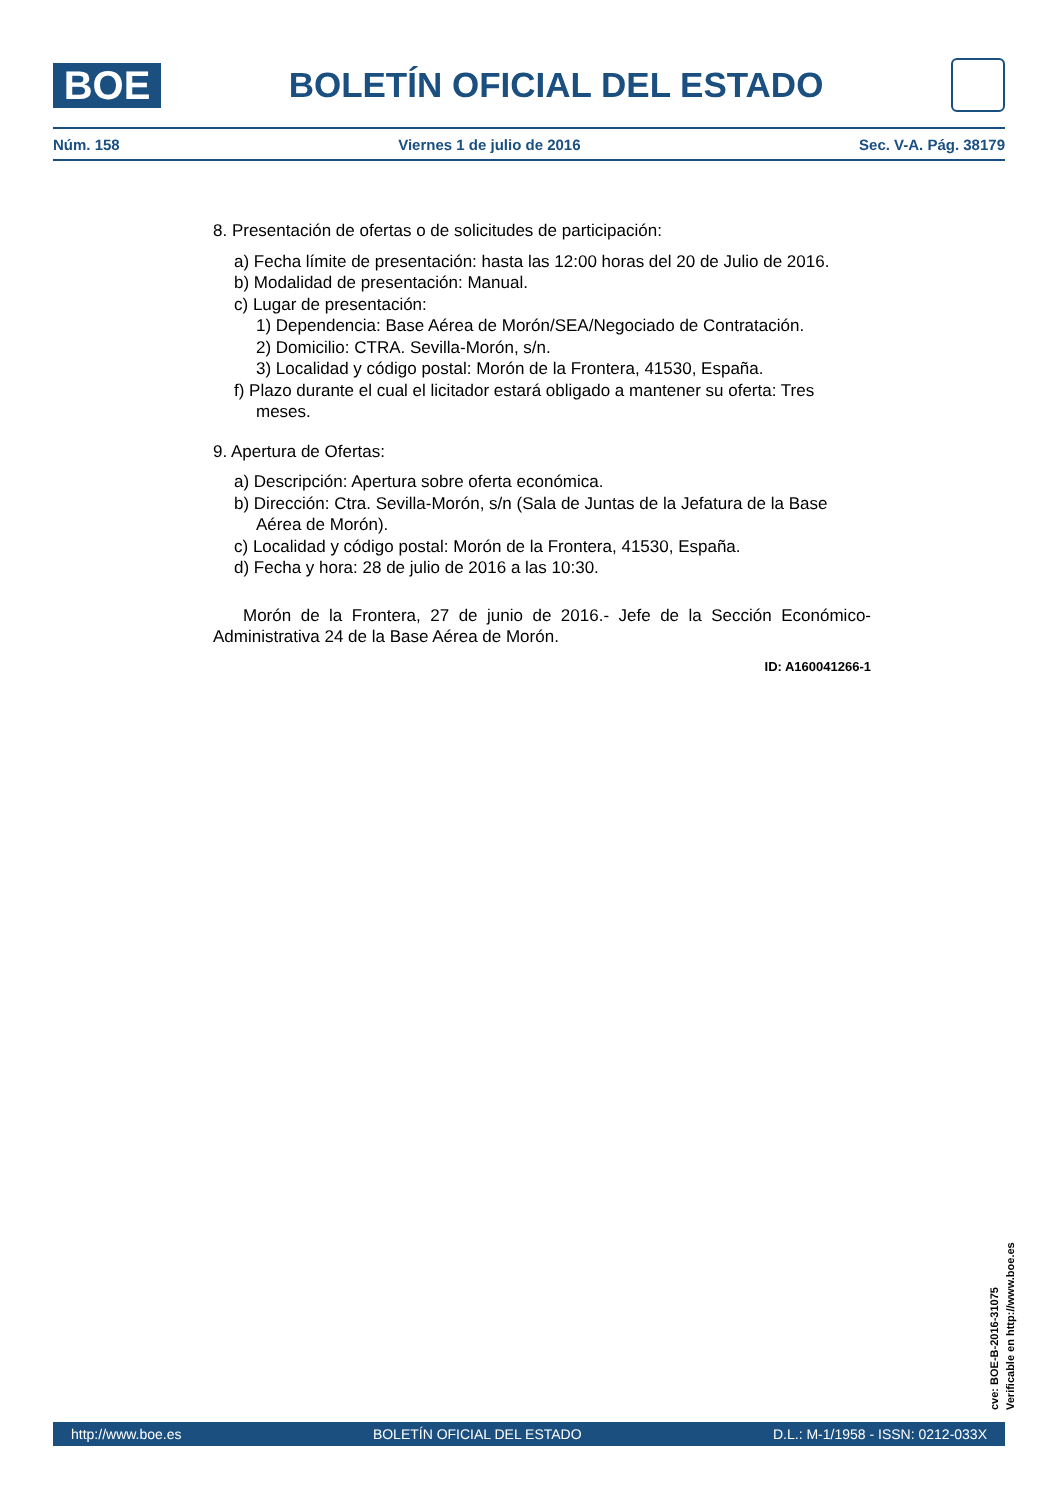BOE
BOLETÍN OFICIAL DEL ESTADO
Núm. 158 Viernes 1 de julio de 2016 Sec. V-A. Pág. 38179
8. Presentación de ofertas o de solicitudes de participación:
a) Fecha límite de presentación: hasta las 12:00 horas del 20 de Julio de 2016.
b) Modalidad de presentación: Manual.
c) Lugar de presentación:
1) Dependencia: Base Aérea de Morón/SEA/Negociado de Contratación.
2) Domicilio: CTRA. Sevilla-Morón, s/n.
3) Localidad y código postal: Morón de la Frontera, 41530, España.
f) Plazo durante el cual el licitador estará obligado a mantener su oferta: Tres meses.
9. Apertura de Ofertas:
a) Descripción: Apertura sobre oferta económica.
b) Dirección: Ctra. Sevilla-Morón, s/n (Sala de Juntas de la Jefatura de la Base Aérea de Morón).
c) Localidad y código postal: Morón de la Frontera, 41530, España.
d) Fecha y hora: 28 de julio de 2016 a las 10:30.
Morón de la Frontera, 27 de junio de 2016.- Jefe de la Sección Económico-Administrativa 24 de la Base Aérea de Morón.
ID: A160041266-1
cve: BOE-B-2016-31075
Verificable en http://www.boe.es
http://www.boe.es BOLETÍN OFICIAL DEL ESTADO D.L.: M-1/1958 - ISSN: 0212-033X